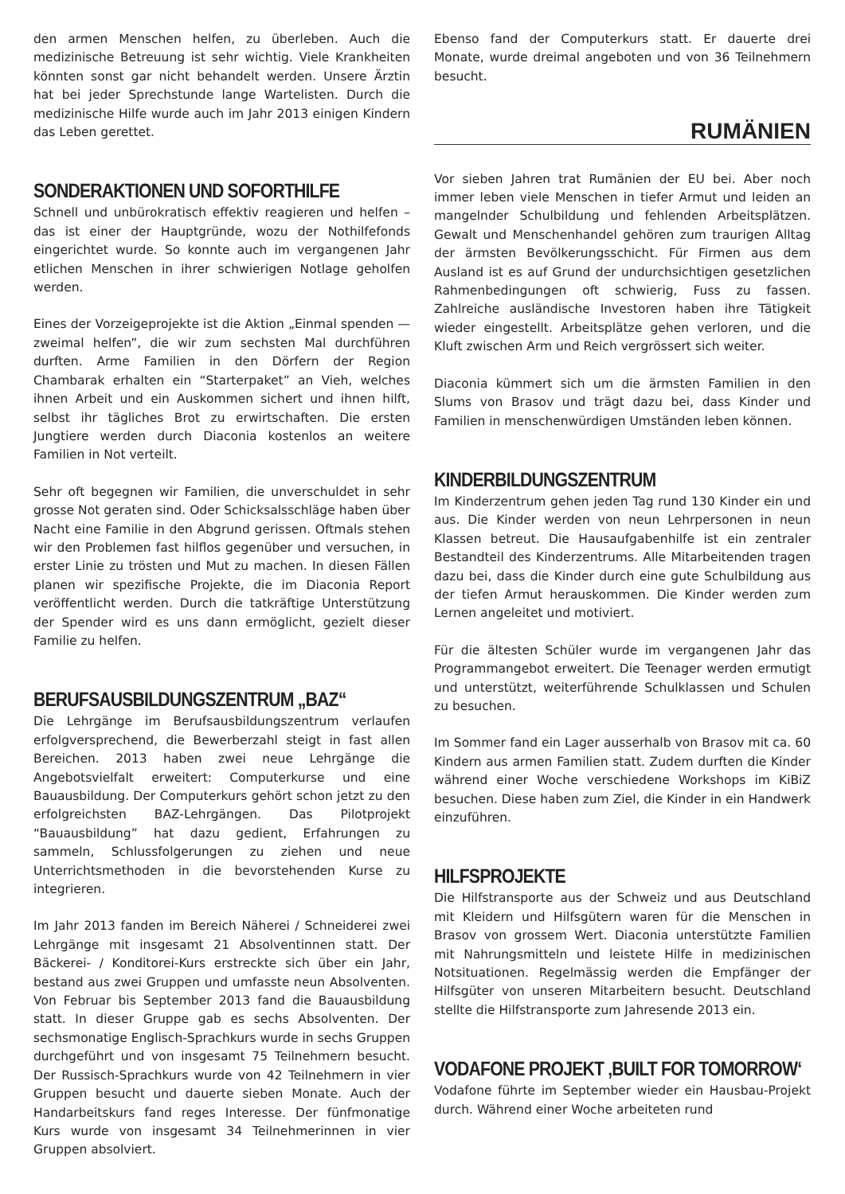den armen Menschen helfen, zu überleben. Auch die medizinische Betreuung ist sehr wichtig. Viele Krankheiten könnten sonst gar nicht behandelt werden. Unsere Ärztin hat bei jeder Sprechstunde lange Wartelisten. Durch die medizinische Hilfe wurde auch im Jahr 2013 einigen Kindern das Leben gerettet.
SONDERAKTIONEN UND SOFORTHILFE
Schnell und unbürokratisch effektiv reagieren und helfen – das ist einer der Hauptgründe, wozu der Nothilfefonds eingerichtet wurde. So konnte auch im vergangenen Jahr etlichen Menschen in ihrer schwierigen Notlage geholfen werden.
Eines der Vorzeigeprojekte ist die Aktion „Einmal spenden — zweimal helfen”, die wir zum sechsten Mal durchführen durften. Arme Familien in den Dörfern der Region Chambarak erhalten ein “Starterpaket” an Vieh, welches ihnen Arbeit und ein Auskommen sichert und ihnen hilft, selbst ihr tägliches Brot zu erwirtschaften. Die ersten Jungtiere werden durch Diaconia kostenlos an weitere Familien in Not verteilt.
Sehr oft begegnen wir Familien, die unverschuldet in sehr grosse Not geraten sind. Oder Schicksalsschläge haben über Nacht eine Familie in den Abgrund gerissen. Oftmals stehen wir den Problemen fast hilflos gegenüber und versuchen, in erster Linie zu trösten und Mut zu machen. In diesen Fällen planen wir spezifische Projekte, die im Diaconia Report veröffentlicht werden. Durch die tatkräftige Unterstützung der Spender wird es uns dann ermöglicht, gezielt dieser Familie zu helfen.
BERUFSAUSBILDUNGSZENTRUM „BAZ“
Die Lehrgänge im Berufsausbildungszentrum verlaufen erfolgversprechend, die Bewerberzahl steigt in fast allen Bereichen. 2013 haben zwei neue Lehrgänge die Angebotsvielfalt erweitert: Computerkurse und eine Bauausbildung. Der Computerkurs gehört schon jetzt zu den erfolgreichsten BAZ-Lehrgängen. Das Pilotprojekt “Bauausbildung” hat dazu gedient, Erfahrungen zu sammeln, Schlussfolgerungen zu ziehen und neue Unterrichtsmethoden in die bevorstehenden Kurse zu integrieren.
Im Jahr 2013 fanden im Bereich Näherei / Schneiderei zwei Lehrgänge mit insgesamt 21 Absolventinnen statt. Der Bäckerei- / Konditorei-Kurs erstreckte sich über ein Jahr, bestand aus zwei Gruppen und umfasste neun Absolventen. Von Februar bis September 2013 fand die Bauausbildung statt. In dieser Gruppe gab es sechs Absolventen. Der sechsmonatige Englisch-Sprachkurs wurde in sechs Gruppen durchgeführt und von insgesamt 75 Teilnehmern besucht. Der Russisch-Sprachkurs wurde von 42 Teilnehmern in vier Gruppen besucht und dauerte sieben Monate. Auch der Handarbeitskurs fand reges Interesse. Der fünfmonatige Kurs wurde von insgesamt 34 Teilnehmerinnen in vier Gruppen absolviert.
Ebenso fand der Computerkurs statt. Er dauerte drei Monate, wurde dreimal angeboten und von 36 Teilnehmern besucht.
RUMÄNIEN
Vor sieben Jahren trat Rumänien der EU bei. Aber noch immer leben viele Menschen in tiefer Armut und leiden an mangelnder Schulbildung und fehlenden Arbeitsplätzen. Gewalt und Menschenhandel gehören zum traurigen Alltag der ärmsten Bevölkerungsschicht. Für Firmen aus dem Ausland ist es auf Grund der undurchsichtigen gesetzlichen Rahmenbedingungen oft schwierig, Fuss zu fassen. Zahlreiche ausländische Investoren haben ihre Tätigkeit wieder eingestellt. Arbeitsplätze gehen verloren, und die Kluft zwischen Arm und Reich vergrössert sich weiter.
Diaconia kümmert sich um die ärmsten Familien in den Slums von Brasov und trägt dazu bei, dass Kinder und Familien in menschenwürdigen Umständen leben können.
KINDERBILDUNGSZENTRUM
Im Kinderzentrum gehen jeden Tag rund 130 Kinder ein und aus. Die Kinder werden von neun Lehrpersonen in neun Klassen betreut. Die Hausaufgabenhilfe ist ein zentraler Bestandteil des Kinderzentrums. Alle Mitarbeitenden tragen dazu bei, dass die Kinder durch eine gute Schulbildung aus der tiefen Armut herauskommen. Die Kinder werden zum Lernen angeleitet und motiviert.
Für die ältesten Schüler wurde im vergangenen Jahr das Programmangebot erweitert. Die Teenager werden ermutigt und unterstützt, weiterführende Schulklassen und Schulen zu besuchen.
Im Sommer fand ein Lager ausserhalb von Brasov mit ca. 60 Kindern aus armen Familien statt. Zudem durften die Kinder während einer Woche verschiedene Workshops im KiBiZ besuchen. Diese haben zum Ziel, die Kinder in ein Handwerk einzuführen.
HILFSPROJEKTE
Die Hilfstransporte aus der Schweiz und aus Deutschland mit Kleidern und Hilfsgütern waren für die Menschen in Brasov von grossem Wert. Diaconia unterstützte Familien mit Nahrungsmitteln und leistete Hilfe in medizinischen Notsituationen. Regelmässig werden die Empfänger der Hilfsgüter von unseren Mitarbeitern besucht. Deutschland stellte die Hilfstransporte zum Jahresende 2013 ein.
VODAFONE PROJEKT ‚BUILT FOR TOMORROW‘
Vodafone führte im September wieder ein Hausbau-Projekt durch. Während einer Woche arbeiteten rund